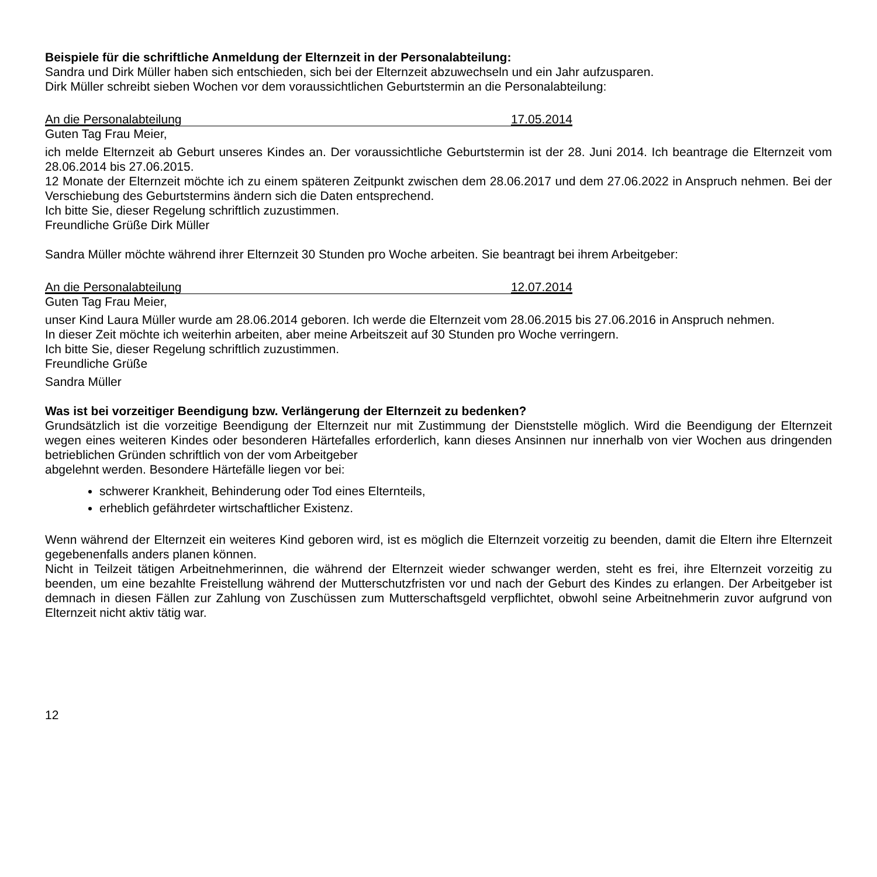Beispiele für die schriftliche Anmeldung der Elternzeit in der Personalabteilung:
Sandra und Dirk Müller haben sich entschieden, sich bei der Elternzeit abzuwechseln und ein Jahr aufzusparen.
Dirk Müller schreibt sieben Wochen vor dem voraussichtlichen Geburtstermin an die Personalabteilung:
An die Personalabteilung 17.05.2014
Guten Tag Frau Meier,
ich melde Elternzeit ab Geburt unseres Kindes an. Der voraussichtliche Geburtstermin ist der 28. Juni 2014. Ich beantrage die Elternzeit vom 28.06.2014 bis 27.06.2015.
12 Monate der Elternzeit möchte ich zu einem späteren Zeitpunkt zwischen dem 28.06.2017 und dem 27.06.2022 in Anspruch nehmen. Bei der Verschiebung des Geburtstermins ändern sich die Daten entsprechend.
Ich bitte Sie, dieser Regelung schriftlich zuzustimmen.
Freundliche Grüße Dirk Müller
Sandra Müller möchte während ihrer Elternzeit 30 Stunden pro Woche arbeiten. Sie beantragt bei ihrem Arbeitgeber:
An die Personalabteilung 12.07.2014
Guten Tag Frau Meier,
unser Kind Laura Müller wurde am 28.06.2014 geboren. Ich werde die Elternzeit vom 28.06.2015 bis 27.06.2016 in Anspruch nehmen.
In dieser Zeit möchte ich weiterhin arbeiten, aber meine Arbeitszeit auf 30 Stunden pro Woche verringern.
Ich bitte Sie, dieser Regelung schriftlich zuzustimmen.
Freundliche Grüße
Sandra Müller
Was ist bei vorzeitiger Beendigung bzw. Verlängerung der Elternzeit zu bedenken?
Grundsätzlich ist die vorzeitige Beendigung der Elternzeit nur mit Zustimmung der Dienststelle möglich. Wird die Beendigung der Elternzeit wegen eines weiteren Kindes oder besonderen Härtefalles erforderlich, kann dieses Ansinnen nur innerhalb von vier Wochen aus dringenden betrieblichen Gründen schriftlich von der vom Arbeitgeber
abgelehnt werden. Besondere Härtefälle liegen vor bei:
schwerer Krankheit, Behinderung oder Tod eines Elternteils,
erheblich gefährdeter wirtschaftlicher Existenz.
Wenn während der Elternzeit ein weiteres Kind geboren wird, ist es möglich die Elternzeit vorzeitig zu beenden, damit die Eltern ihre Elternzeit gegebenenfalls anders planen können.
Nicht in Teilzeit tätigen Arbeitnehmerinnen, die während der Elternzeit wieder schwanger werden, steht es frei, ihre Elternzeit vorzeitig zu beenden, um eine bezahlte Freistellung während der Mutterschutzfristen vor und nach der Geburt des Kindes zu erlangen. Der Arbeitgeber ist demnach in diesen Fällen zur Zahlung von Zuschüssen zum Mutterschaftsgeld verpflichtet, obwohl seine Arbeitnehmerin zuvor aufgrund von Elternzeit nicht aktiv tätig war.
12